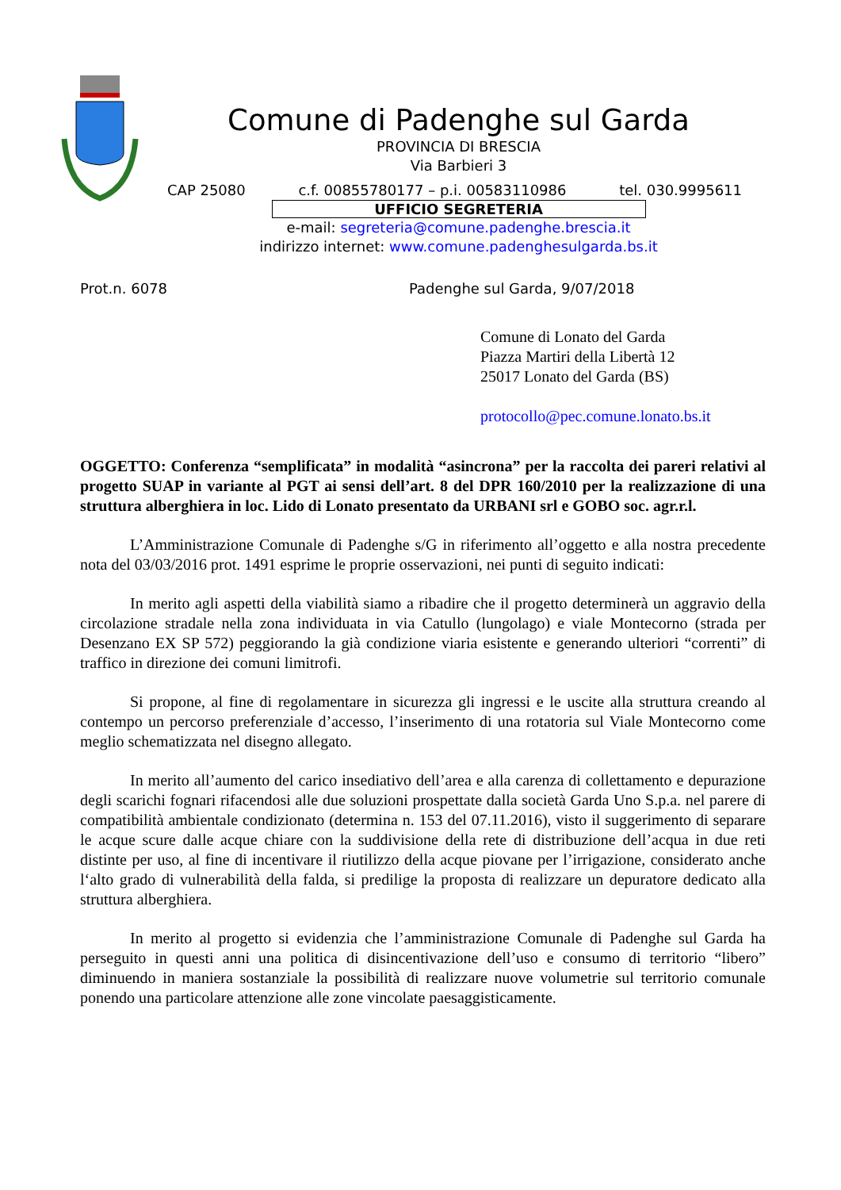Comune di Padenghe sul Garda
PROVINCIA DI BRESCIA
Via Barbieri 3
CAP 25080 c.f. 00855780177 – p.i. 00583110986 tel. 030.9995611
UFFICIO SEGRETERIA
e-mail: segreteria@comune.padenghe.brescia.it
indirizzo internet: www.comune.padenghesulgarda.bs.it
Prot.n. 6078 Padenghe sul Garda, 9/07/2018
Comune di Lonato del Garda
Piazza Martiri della Libertà 12
25017 Lonato del Garda (BS)
protocollo@pec.comune.lonato.bs.it
OGGETTO: Conferenza “semplificata” in modalità “asincrona” per la raccolta dei pareri relativi al progetto SUAP in variante al PGT ai sensi dell’art. 8 del DPR 160/2010 per la realizzazione di una struttura alberghiera in loc. Lido di Lonato presentato da URBANI srl e GOBO soc. agr.r.l.
L’Amministrazione Comunale di Padenghe s/G in riferimento all’oggetto e alla nostra precedente nota del 03/03/2016 prot. 1491 esprime le proprie osservazioni, nei punti di seguito indicati:
In merito agli aspetti della viabilità siamo a ribadire che il progetto determinerà un aggravio della circolazione stradale nella zona individuata in via Catullo (lungolago) e viale Montecorno (strada per Desenzano EX SP 572) peggiorando la già condizione viaria esistente e generando ulteriori “correnti” di traffico in direzione dei comuni limitrofi.
Si propone, al fine di regolamentare in sicurezza gli ingressi e le uscite alla struttura creando al contempo un percorso preferenziale d’accesso, l’inserimento di una rotatoria sul Viale Montecorno come meglio schematizzata nel disegno allegato.
In merito all’aumento del carico insediativo dell’area e alla carenza di collettamento e depurazione degli scarichi fognari rifacendosi alle due soluzioni prospettate dalla società Garda Uno S.p.a. nel parere di compatibilità ambientale condizionato (determina n. 153 del 07.11.2016), visto il suggerimento di separare le acque scure dalle acque chiare con la suddivisione della rete di distribuzione dell’acqua in due reti distinte per uso, al fine di incentivare il riutilizzo della acque piovane per l’irrigazione, considerato anche l‘alto grado di vulnerabilità della falda, si predilige la proposta di realizzare un depuratore dedicato alla struttura alberghiera.
In merito al progetto si evidenzia che l’amministrazione Comunale di Padenghe sul Garda ha perseguito in questi anni una politica di disincentivazione dell’uso e consumo di territorio “libero” diminuendo in maniera sostanziale la possibilità di realizzare nuove volumetrie sul territorio comunale ponendo una particolare attenzione alle zone vincolate paesaggisticamente.